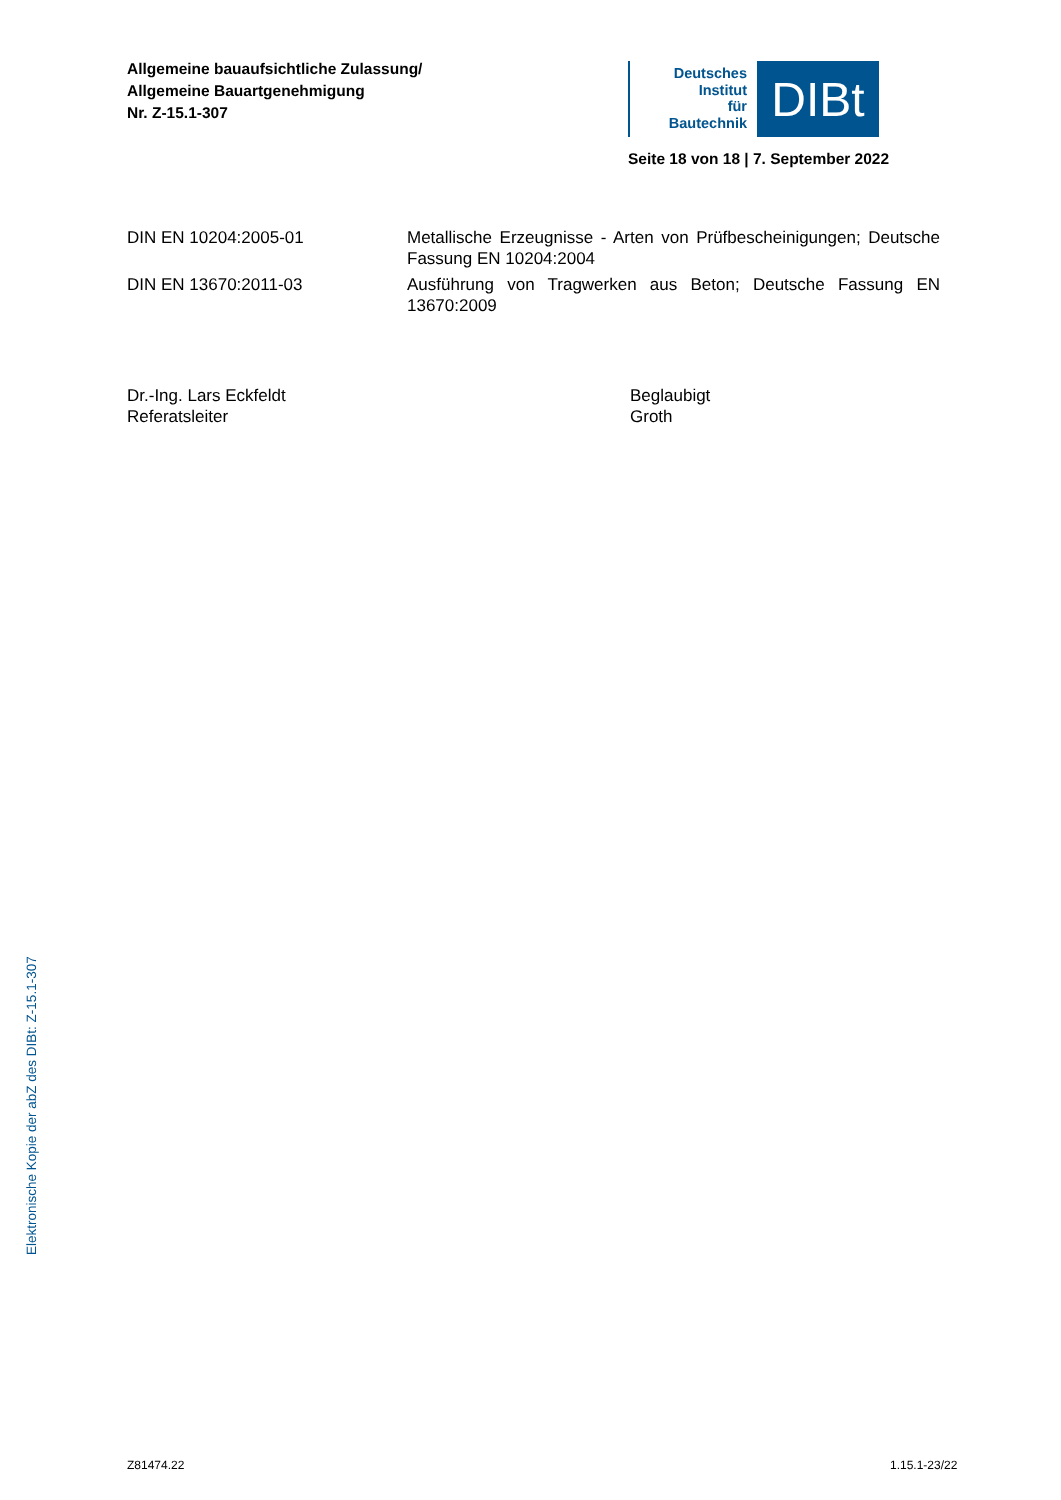Allgemeine bauaufsichtliche Zulassung/
Allgemeine Bauartgenehmigung
Nr. Z-15.1-307
Deutsches
Institut
für
Bautechnik
DIBt
Seite 18 von 18 | 7. September 2022
DIN EN 10204:2005-01 Metallische Erzeugnisse - Arten von Prüfbescheinigungen; Deutsche Fassung EN 10204:2004
DIN EN 13670:2011-03 Ausführung von Tragwerken aus Beton; Deutsche Fassung EN 13670:2009
Dr.-Ing. Lars Eckfeldt
Referatsleiter
Beglaubigt
Groth
Elektronische Kopie der abZ des DIBt: Z-15.1-307
Z81474.22 1.15.1-23/22